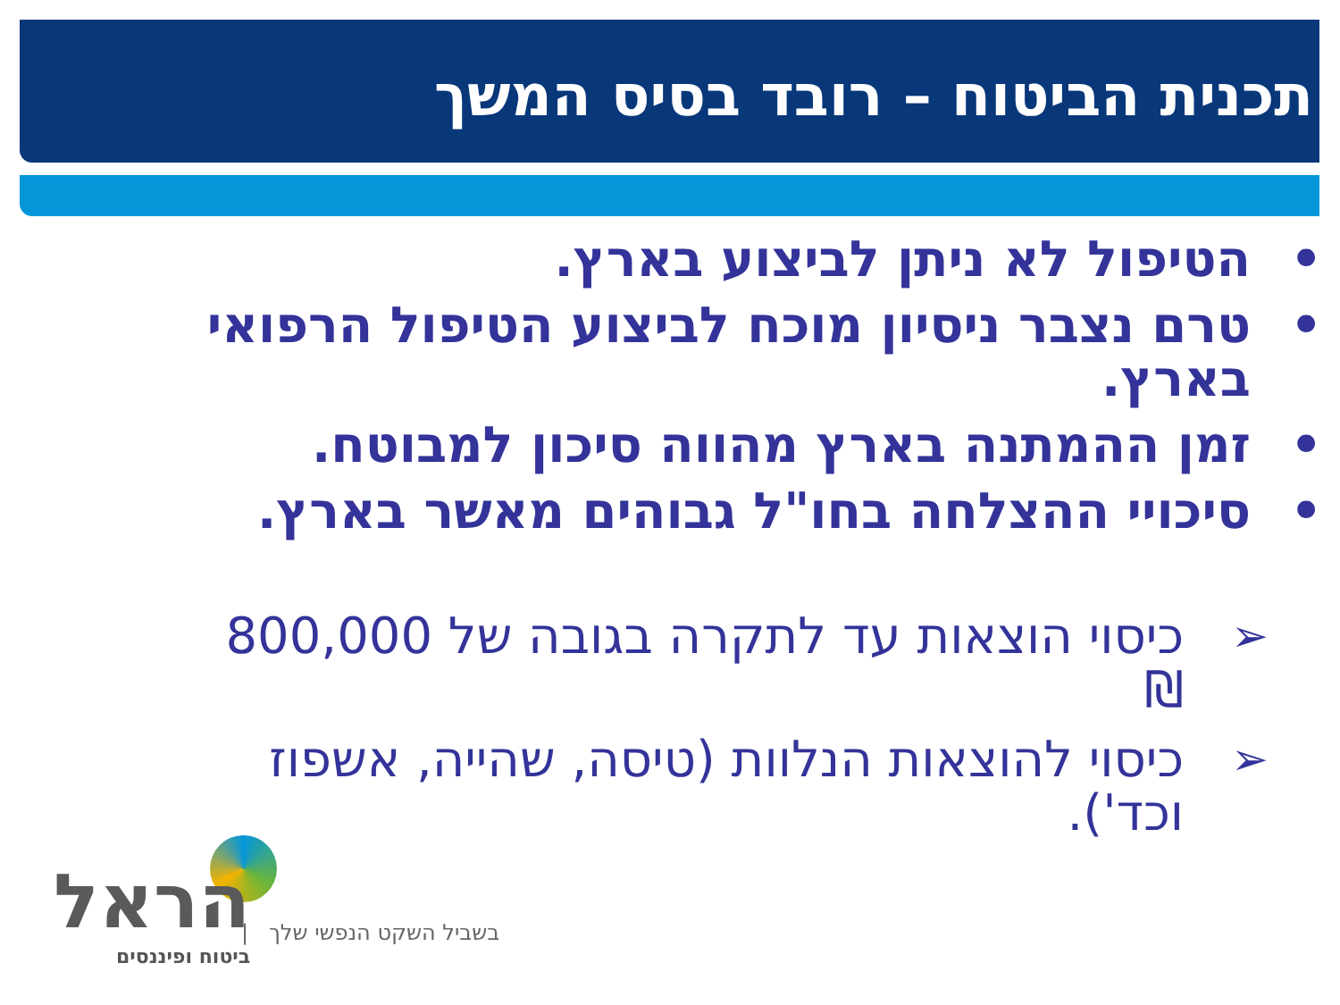תכנית הביטוח – רובד בסיס המשך
• הטיפול לא ניתן לביצוע בארץ.
• טרם נצבר ניסיון מוכח לביצוע הטיפול הרפואי בארץ.
• זמן ההמתנה בארץ מהווה סיכון למבוטח.
• סיכויי ההצלחה בחו"ל גבוהים מאשר בארץ.
➢ כיסוי הוצאות עד לתקרה בגובה של 800,000 ₪
➢ כיסוי להוצאות הנלוות (טיסה, שהייה, אשפוז וכד').
הראל
ביטוח ופיננסים
בשביל השקט הנפשי שלך |